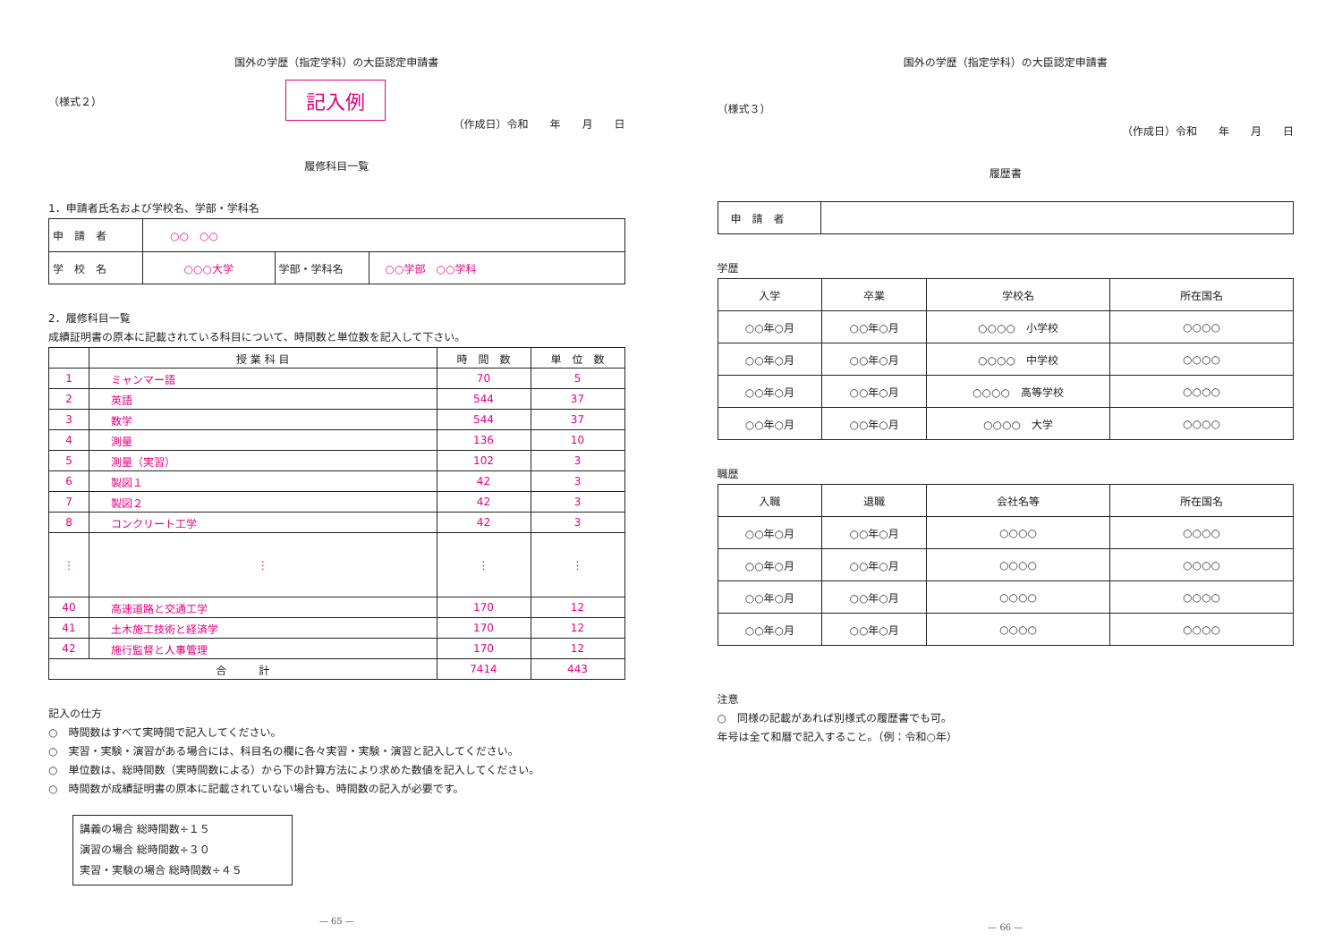国外の学歴（指定学科）の大臣認定申請書
（様式２）
記入例
（作成日）令和　　年　　月　　日
履修科目一覧
1．申請者氏名および学校名、学部・学科名
| 申 請 者 | ○○ ○○ | | |
| 学 校 名 | ○○○大学 | 学部・学科名 | ○○学部 ○○学科 |
2．履修科目一覧
成績証明書の原本に記載されている科目について、時間数と単位数を記入して下さい。
| | 授 業 科 目 | 時 間 数 | 単 位 数 |
| --- | --- | --- | --- |
| 1 | ミャンマー語 | 70 | 5 |
| 2 | 英語 | 544 | 37 |
| 3 | 数学 | 544 | 37 |
| 4 | 測量 | 136 | 10 |
| 5 | 測量（実習） | 102 | 3 |
| 6 | 製図１ | 42 | 3 |
| 7 | 製図２ | 42 | 3 |
| 8 | コンクリート工学 | 42 | 3 |
| ⋮ | ⋮ | ⋮ | ⋮ |
| 40 | 高速道路と交通工学 | 170 | 12 |
| 41 | 土木施工技術と経済学 | 170 | 12 |
| 42 | 施行監督と人事管理 | 170 | 12 |
| 合 計 | | 7414 | 443 |
記入の仕方
○　時間数はすべて実時間で記入してください。
○　実習・実験・演習がある場合には、科目名の欄に各々実習・実験・演習と記入してください。
○　単位数は、総時間数（実時間数による）から下の計算方法により求めた数値を記入してください。
○　時間数が成績証明書の原本に記載されていない場合も、時間数の記入が必要です。
講義の場合 総時間数÷１５
演習の場合 総時間数÷３０
実習・実験の場合 総時間数÷４５
— 65 —
国外の学歴（指定学科）の大臣認定申請書
（様式３）
（作成日）令和　　年　　月　　日
履歴書
| 申 請 者 | |
学歴
| 入学 | 卒業 | 学校名 | 所在国名 |
| ○○年○月 | ○○年○月 | ○○○○ 小学校 | ○○○○ |
| ○○年○月 | ○○年○月 | ○○○○ 中学校 | ○○○○ |
| ○○年○月 | ○○年○月 | ○○○○ 高等学校 | ○○○○ |
| ○○年○月 | ○○年○月 | ○○○○ 大学 | ○○○○ |
職歴
| 入職 | 退職 | 会社名等 | 所在国名 |
| ○○年○月 | ○○年○月 | ○○○○ | ○○○○ |
| ○○年○月 | ○○年○月 | ○○○○ | ○○○○ |
| ○○年○月 | ○○年○月 | ○○○○ | ○○○○ |
| ○○年○月 | ○○年○月 | ○○○○ | ○○○○ |
注意
○　同様の記載があれば別様式の履歴書でも可。
年号は全て和暦で記入すること。（例：令和○年）
— 66 —